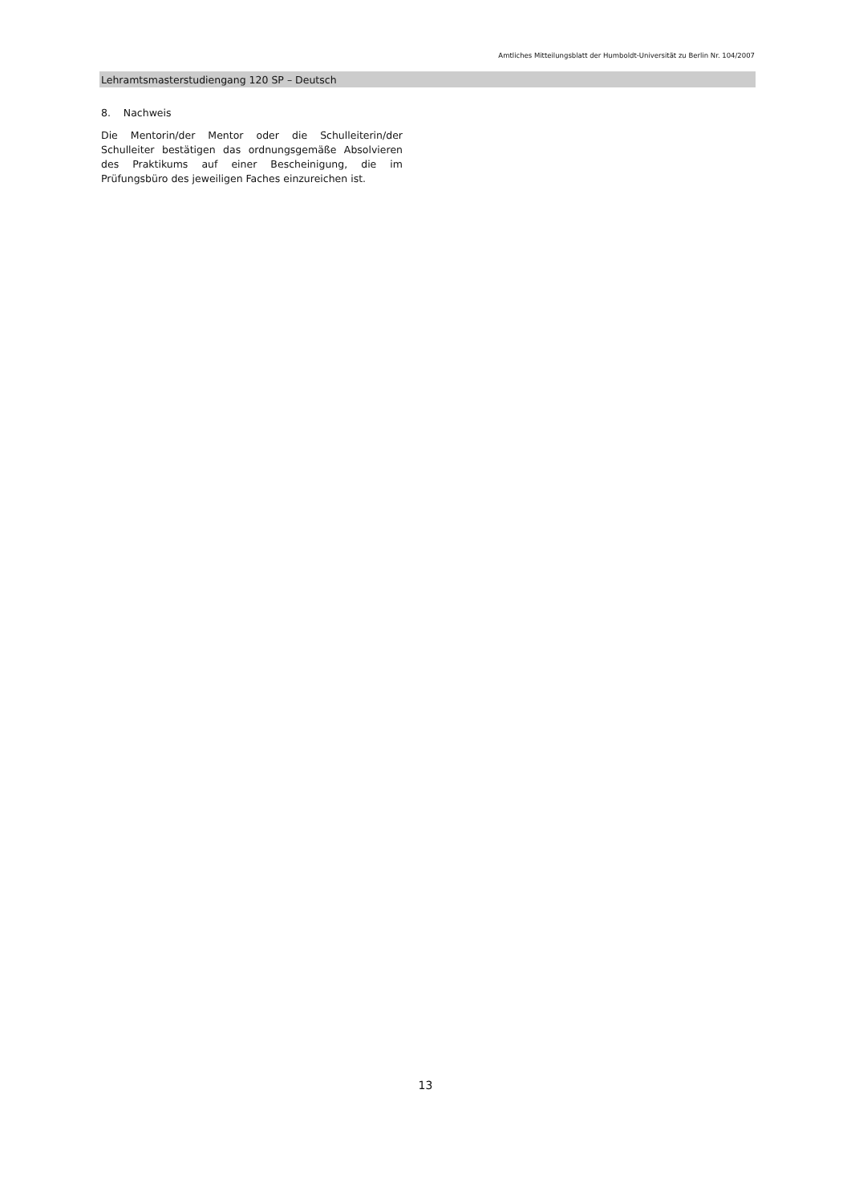Amtliches Mitteilungsblatt der Humboldt-Universität zu Berlin Nr. 104/2007
Lehramtsmasterstudiengang 120 SP – Deutsch
8. Nachweis
Die Mentorin/der Mentor oder die Schulleiterin/der Schulleiter bestätigen das ordnungsgemäße Absolvieren des Praktikums auf einer Bescheinigung, die im Prüfungsbüro des jeweiligen Faches einzureichen ist.
13